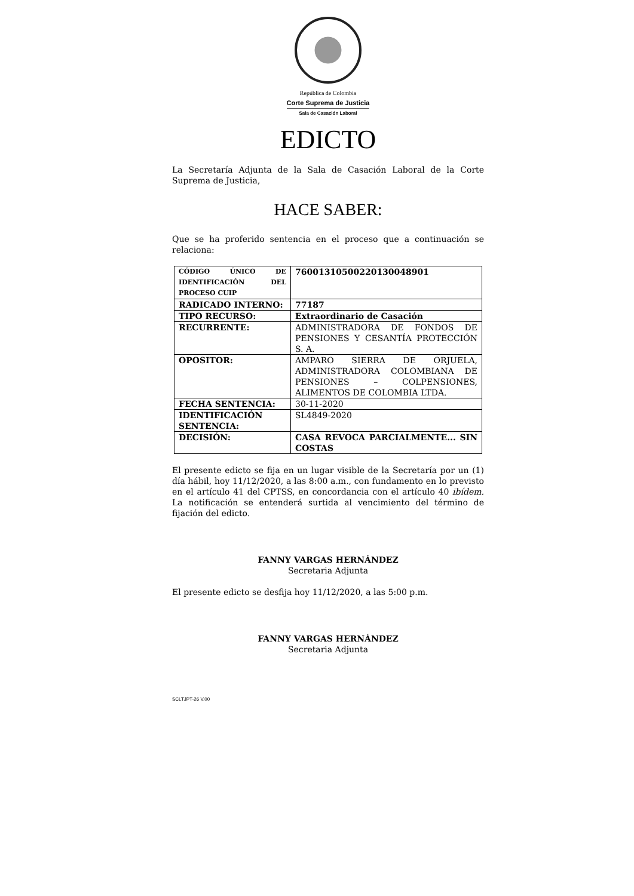República de Colombia
Corte Suprema de Justicia
Sala de Casación Laboral
EDICTO
La Secretaría Adjunta de la Sala de Casación Laboral de la Corte Suprema de Justicia,
HACE SABER:
Que se ha proferido sentencia en el proceso que a continuación se relaciona:
| CÓDIGO ÚNICO DE IDENTIFICACIÓN DEL PROCESO CUIP | 76001310500220130048901 |
| RADICADO INTERNO: | 77187 |
| TIPO RECURSO: | Extraordinario de Casación |
| RECURRENTE: | ADMINISTRADORA DE FONDOS DE PENSIONES Y CESANTÍA PROTECCIÓN S. A. |
| OPOSITOR: | AMPARO SIERRA DE ORJUELA, ADMINISTRADORA COLOMBIANA DE PENSIONES – COLPENSIONES, ALIMENTOS DE COLOMBIA LTDA. |
| FECHA SENTENCIA: | 30-11-2020 |
| IDENTIFICACIÓN SENTENCIA: | SL4849-2020 |
| DECISIÓN: | CASA REVOCA PARCIALMENTE... SIN COSTAS |
El presente edicto se fija en un lugar visible de la Secretaría por un (1) día hábil, hoy 11/12/2020, a las 8:00 a.m., con fundamento en lo previsto en el artículo 41 del CPTSS, en concordancia con el artículo 40 ibídem. La notificación se entenderá surtida al vencimiento del término de fijación del edicto.
FANNY VARGAS HERNÁNDEZ
Secretaria Adjunta
El presente edicto se desfija hoy 11/12/2020, a las 5:00 p.m.
FANNY VARGAS HERNÁNDEZ
Secretaria Adjunta
SCLTJPT-26 V.00